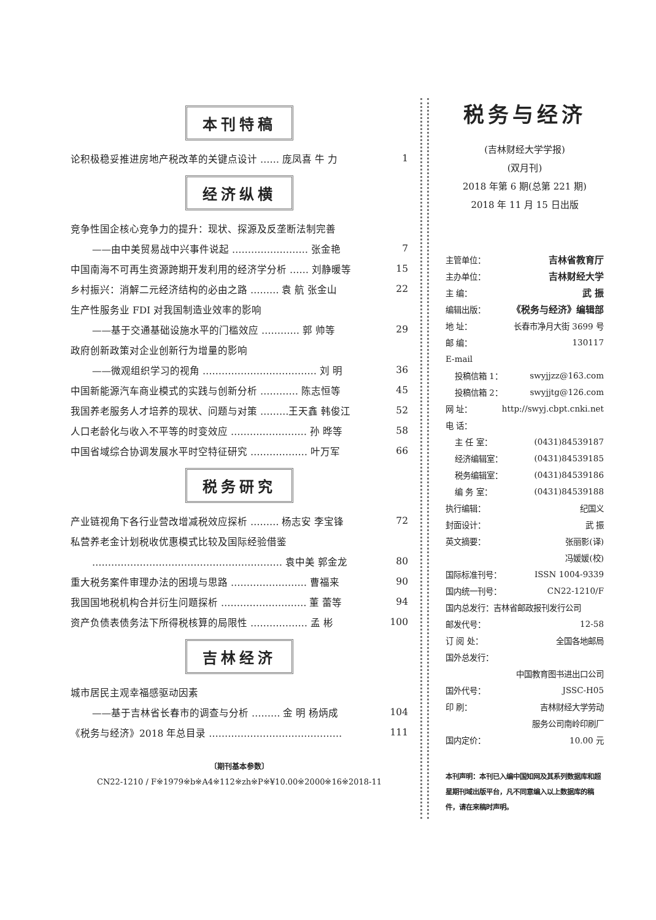本刊特稿
论积极稳妥推进房地产税改革的关键点设计 …… 庞凤喜 牛 力 1
经济纵横
竞争性国企核心竞争力的提升：现状、探源及反垄断法制完善
——由中美贸易战中兴事件说起 …………………… 张金艳 7
中国南海不可再生资源跨期开发利用的经济学分析 …… 刘静暖等 15
乡村振兴：消解二元经济结构的必由之路 ……… 袁 航 张金山 22
生产性服务业 FDI 对我国制造业效率的影响
——基于交通基础设施水平的门槛效应 ………… 郭 帅等 29
政府创新政策对企业创新行为增量的影响
——微观组织学习的视角 ……………………………… 刘 明 36
中国新能源汽车商业模式的实践与创新分析 ………… 陈志恒等 45
我国养老服务人才培养的现状、问题与对策 ………王天鑫 韩俊江 52
人口老龄化与收入不平等的时变效应 …………………… 孙 晔等 58
中国省域综合协调发展水平时空特征研究 ……………… 叶万军 66
税务研究
产业链视角下各行业营改增减税效应探析 ……… 杨志安 李宝锋 72
私营养老金计划税收优惠模式比较及国际经验借鉴
…………………………………………………… 袁中美 郭金龙 80
重大税务案件审理办法的困境与思路 …………………… 曹福来 90
我国国地税机构合并衍生问题探析 ……………………… 董 蕾等 94
资产负债表债务法下所得税核算的局限性 ……………… 孟 彬 100
吉林经济
城市居民主观幸福感驱动因素
——基于吉林省长春市的调查与分析 ……… 金 明 杨炳成 104
《税务与经济》2018 年总目录 …………………………………… 111
〔期刊基本参数〕
CN22-1210 / F※1979※b※A4※112※zh※P※¥10.00※2000※16※2018-11
税务与经济
(吉林财经大学学报)
(双月刊)
2018 年第 6 期(总第 221 期)
2018 年 11 月 15 日出版
主管单位： 吉林省教育厅
主办单位： 吉林财经大学
主 编： 武 振
编辑出版： 《税务与经济》编辑部
地 址： 长春市净月大街 3699 号
邮 编： 130117
E-mail
投稿信箱 1： swyjjzz@163.com
投稿信箱 2： swyjjtg@126.com
网 址： http://swyj.cbpt.cnki.net
电 话：
主 任 室： (0431)84539187
经济编辑室： (0431)84539185
税务编辑室： (0431)84539186
编 务 室： (0431)84539188
执行编辑： 纪国义
封面设计： 武 振
英文摘要： 张丽影(译)
冯媛媛(校)
国际标准刊号： ISSN 1004-9339
国内统一刊号： CN22-1210/F
国内总发行：吉林省邮政报刊发行公司
邮发代号： 12-58
订 阅 处： 全国各地邮局
国外总发行：
中国教育图书进出口公司
国外代号： JSSC-H05
印 刷： 吉林财经大学劳动
服务公司南岭印刷厂
国内定价： 10.00 元
本刊声明：本刊已入编中国知网及其系列数据库和超星期刊域出版平台，凡不同意编入以上数据库的稿件，请在来稿时声明。